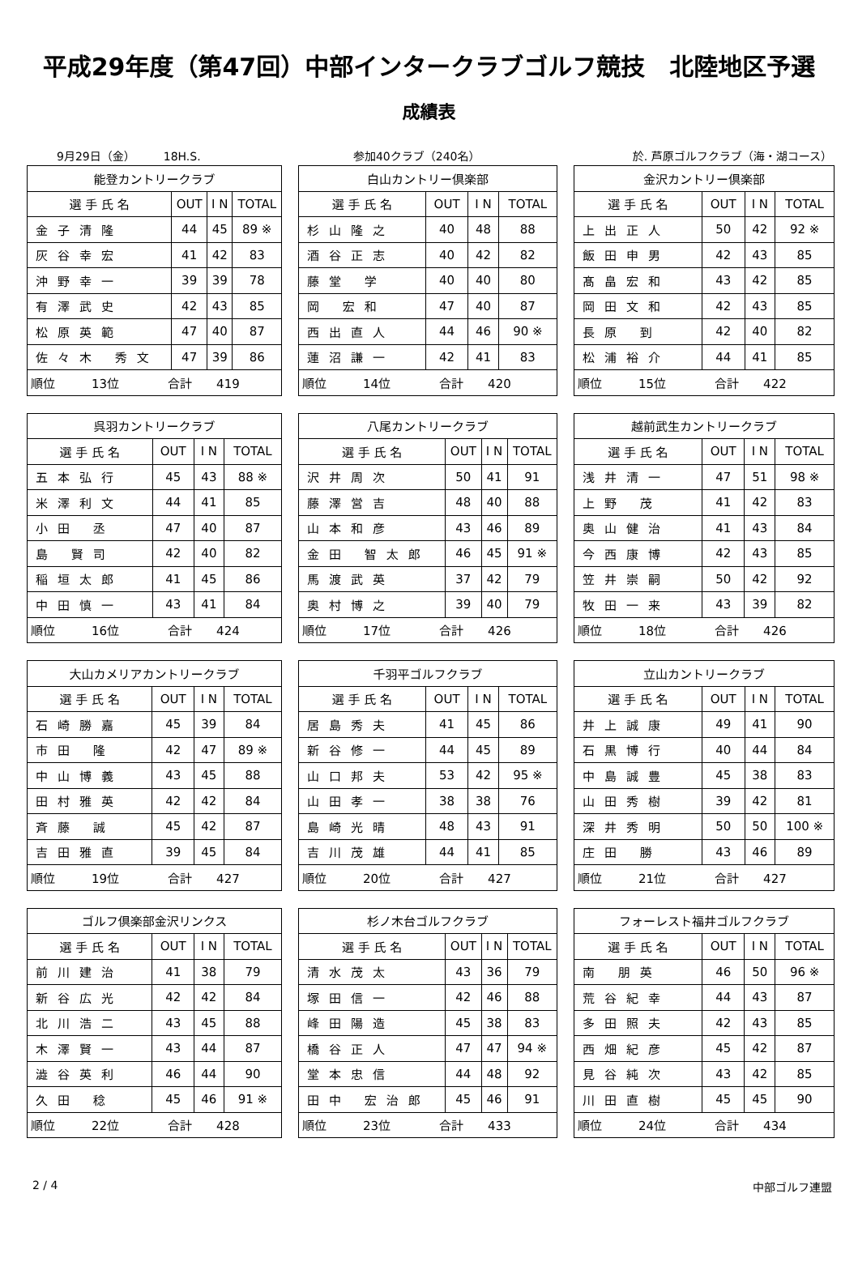平成29年度（第47回）中部インタークラブゴルフ競技　北陸地区予選
成績表
9月29日（金）　　　18H.S. 参加40クラブ（240名） 於. 芦原ゴルフクラブ（海・湖コース）
| 能登カントリークラブ | | | |
| --- | --- | --- | --- |
| 選 手 氏 名 | OUT | I N | TOTAL |
| 金子清隆 | 44 | 45 | 89 ※ |
| 灰谷幸宏 | 41 | 42 | 83 |
| 沖野幸一 | 39 | 39 | 78 |
| 有澤武史 | 42 | 43 | 85 |
| 松原英範 | 47 | 40 | 87 |
| 佐々木 秀文 | 47 | 39 | 86 |
| 順位 13位 合計 419 | | | |
| 白山カントリー倶楽部 | | | |
| --- | --- | --- | --- |
| 選 手 氏 名 | OUT | I N | TOTAL |
| 杉山隆之 | 40 | 48 | 88 |
| 酒谷正志 | 40 | 42 | 82 |
| 藤堂 学 | 40 | 40 | 80 |
| 岡 宏和 | 47 | 40 | 87 |
| 西出直人 | 44 | 46 | 90 ※ |
| 蓮沼謙一 | 42 | 41 | 83 |
| 順位 14位 合計 420 | | | |
| 金沢カントリー倶楽部 | | | |
| --- | --- | --- | --- |
| 選 手 氏 名 | OUT | I N | TOTAL |
| 上出正人 | 50 | 42 | 92 ※ |
| 飯田申男 | 42 | 43 | 85 |
| 髙畠宏和 | 43 | 42 | 85 |
| 岡田文和 | 42 | 43 | 85 |
| 長原 到 | 42 | 40 | 82 |
| 松浦裕介 | 44 | 41 | 85 |
| 順位 15位 合計 422 | | | |
| 呉羽カントリークラブ | | | |
| --- | --- | --- | --- |
| 選 手 氏 名 | OUT | I N | TOTAL |
| 五本弘行 | 45 | 43 | 88 ※ |
| 米澤利文 | 44 | 41 | 85 |
| 小田 丞 | 47 | 40 | 87 |
| 島 賢司 | 42 | 40 | 82 |
| 稲垣太郎 | 41 | 45 | 86 |
| 中田慎一 | 43 | 41 | 84 |
| 順位 16位 合計 424 | | | |
| 八尾カントリークラブ | | | |
| --- | --- | --- | --- |
| 選 手 氏 名 | OUT | I N | TOTAL |
| 沢井周次 | 50 | 41 | 91 |
| 藤澤営吉 | 48 | 40 | 88 |
| 山本和彦 | 43 | 46 | 89 |
| 金田 智太郎 | 46 | 45 | 91 ※ |
| 馬渡武英 | 37 | 42 | 79 |
| 奥村博之 | 39 | 40 | 79 |
| 順位 17位 合計 426 | | | |
| 越前武生カントリークラブ | | | |
| --- | --- | --- | --- |
| 選 手 氏 名 | OUT | I N | TOTAL |
| 浅井清一 | 47 | 51 | 98 ※ |
| 上野 茂 | 41 | 42 | 83 |
| 奥山健治 | 41 | 43 | 84 |
| 今西康博 | 42 | 43 | 85 |
| 笠井崇嗣 | 50 | 42 | 92 |
| 牧田一来 | 43 | 39 | 82 |
| 順位 18位 合計 426 | | | |
| 大山カメリアカントリークラブ | | | |
| --- | --- | --- | --- |
| 選 手 氏 名 | OUT | I N | TOTAL |
| 石崎勝嘉 | 45 | 39 | 84 |
| 市田 隆 | 42 | 47 | 89 ※ |
| 中山博義 | 43 | 45 | 88 |
| 田村雅英 | 42 | 42 | 84 |
| 斉藤 誠 | 45 | 42 | 87 |
| 吉田雅直 | 39 | 45 | 84 |
| 順位 19位 合計 427 | | | |
| 千羽平ゴルフクラブ | | | |
| --- | --- | --- | --- |
| 選 手 氏 名 | OUT | I N | TOTAL |
| 居島秀夫 | 41 | 45 | 86 |
| 新谷修一 | 44 | 45 | 89 |
| 山口邦夫 | 53 | 42 | 95 ※ |
| 山田孝一 | 38 | 38 | 76 |
| 島崎光晴 | 48 | 43 | 91 |
| 吉川茂雄 | 44 | 41 | 85 |
| 順位 20位 合計 427 | | | |
| 立山カントリークラブ | | | |
| --- | --- | --- | --- |
| 選 手 氏 名 | OUT | I N | TOTAL |
| 井上誠康 | 49 | 41 | 90 |
| 石黒博行 | 40 | 44 | 84 |
| 中島誠豊 | 45 | 38 | 83 |
| 山田秀樹 | 39 | 42 | 81 |
| 深井秀明 | 50 | 50 | 100 ※ |
| 庄田 勝 | 43 | 46 | 89 |
| 順位 21位 合計 427 | | | |
| ゴルフ倶楽部金沢リンクス | | | |
| --- | --- | --- | --- |
| 選 手 氏 名 | OUT | I N | TOTAL |
| 前川建治 | 41 | 38 | 79 |
| 新谷広光 | 42 | 42 | 84 |
| 北川浩二 | 43 | 45 | 88 |
| 木澤賢一 | 43 | 44 | 87 |
| 澁谷英利 | 46 | 44 | 90 |
| 久田 稔 | 45 | 46 | 91 ※ |
| 順位 22位 合計 428 | | | |
| 杉ノ木台ゴルフクラブ | | | |
| --- | --- | --- | --- |
| 選 手 氏 名 | OUT | I N | TOTAL |
| 清水茂太 | 43 | 36 | 79 |
| 塚田信一 | 42 | 46 | 88 |
| 峰田陽造 | 45 | 38 | 83 |
| 橋谷正人 | 47 | 47 | 94 ※ |
| 堂本忠信 | 44 | 48 | 92 |
| 田中 宏治郎 | 45 | 46 | 91 |
| 順位 23位 合計 433 | | | |
| フォーレスト福井ゴルフクラブ | | | |
| --- | --- | --- | --- |
| 選 手 氏 名 | OUT | I N | TOTAL |
| 南 朋英 | 46 | 50 | 96 ※ |
| 荒谷紀幸 | 44 | 43 | 87 |
| 多田照夫 | 42 | 43 | 85 |
| 西畑紀彦 | 45 | 42 | 87 |
| 見谷純次 | 43 | 42 | 85 |
| 川田直樹 | 45 | 45 | 90 |
| 順位 24位 合計 434 | | | |
2 / 4 中部ゴルフ連盟